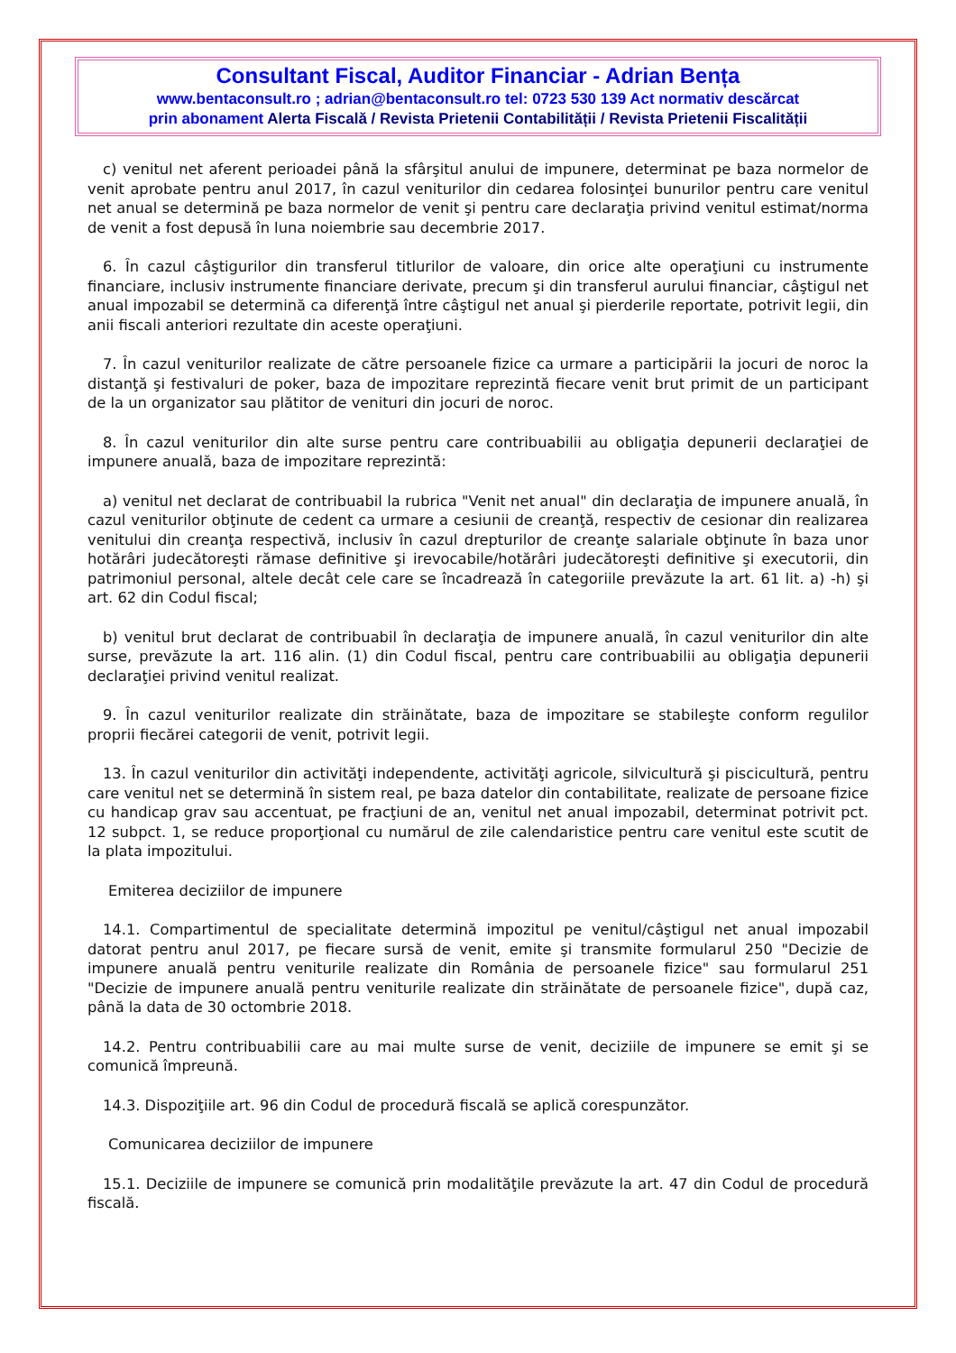Consultant Fiscal, Auditor Financiar - Adrian Bența
www.bentaconsult.ro ; adrian@bentaconsult.ro tel: 0723 530 139 Act normativ descărcat
prin abonament Alerta Fiscală / Revista Prietenii Contabilității / Revista Prietenii Fiscalității
c) venitul net aferent perioadei până la sfârşitul anului de impunere, determinat pe baza normelor de venit aprobate pentru anul 2017, în cazul veniturilor din cedarea folosinţei bunurilor pentru care venitul net anual se determină pe baza normelor de venit şi pentru care declaraţia privind venitul estimat/norma de venit a fost depusă în luna noiembrie sau decembrie 2017.
6. În cazul câştigurilor din transferul titlurilor de valoare, din orice alte operaţiuni cu instrumente financiare, inclusiv instrumente financiare derivate, precum şi din transferul aurului financiar, câştigul net anual impozabil se determină ca diferenţă între câştigul net anual şi pierderile reportate, potrivit legii, din anii fiscali anteriori rezultate din aceste operaţiuni.
7. În cazul veniturilor realizate de către persoanele fizice ca urmare a participării la jocuri de noroc la distanţă şi festivaluri de poker, baza de impozitare reprezintă fiecare venit brut primit de un participant de la un organizator sau plătitor de venituri din jocuri de noroc.
8. În cazul veniturilor din alte surse pentru care contribuabilii au obligaţia depunerii declaraţiei de impunere anuală, baza de impozitare reprezintă:
a) venitul net declarat de contribuabil la rubrica "Venit net anual" din declaraţia de impunere anuală, în cazul veniturilor obţinute de cedent ca urmare a cesiunii de creanţă, respectiv de cesionar din realizarea venitului din creanţa respectivă, inclusiv în cazul drepturilor de creanţe salariale obţinute în baza unor hotărâri judecătoreşti rămase definitive şi irevocabile/hotărâri judecătoreşti definitive şi executorii, din patrimoniul personal, altele decât cele care se încadrează în categoriile prevăzute la art. 61 lit. a) -h) şi art. 62 din Codul fiscal;
b) venitul brut declarat de contribuabil în declaraţia de impunere anuală, în cazul veniturilor din alte surse, prevăzute la art. 116 alin. (1) din Codul fiscal, pentru care contribuabilii au obligaţia depunerii declaraţiei privind venitul realizat.
9. În cazul veniturilor realizate din străinătate, baza de impozitare se stabileşte conform regulilor proprii fiecărei categorii de venit, potrivit legii.
13. În cazul veniturilor din activităţi independente, activităţi agricole, silvicultură şi piscicultură, pentru care venitul net se determină în sistem real, pe baza datelor din contabilitate, realizate de persoane fizice cu handicap grav sau accentuat, pe fracţiuni de an, venitul net anual impozabil, determinat potrivit pct. 12 subpct. 1, se reduce proporţional cu numărul de zile calendaristice pentru care venitul este scutit de la plata impozitului.
Emiterea deciziilor de impunere
14.1. Compartimentul de specialitate determină impozitul pe venitul/câştigul net anual impozabil datorat pentru anul 2017, pe fiecare sursă de venit, emite şi transmite formularul 250 "Decizie de impunere anuală pentru veniturile realizate din România de persoanele fizice" sau formularul 251 "Decizie de impunere anuală pentru veniturile realizate din străinătate de persoanele fizice", după caz, până la data de 30 octombrie 2018.
14.2. Pentru contribuabilii care au mai multe surse de venit, deciziile de impunere se emit şi se comunică împreună.
14.3. Dispoziţiile art. 96 din Codul de procedură fiscală se aplică corespunzător.
Comunicarea deciziilor de impunere
15.1. Deciziile de impunere se comunică prin modalităţile prevăzute la art. 47 din Codul de procedură fiscală.